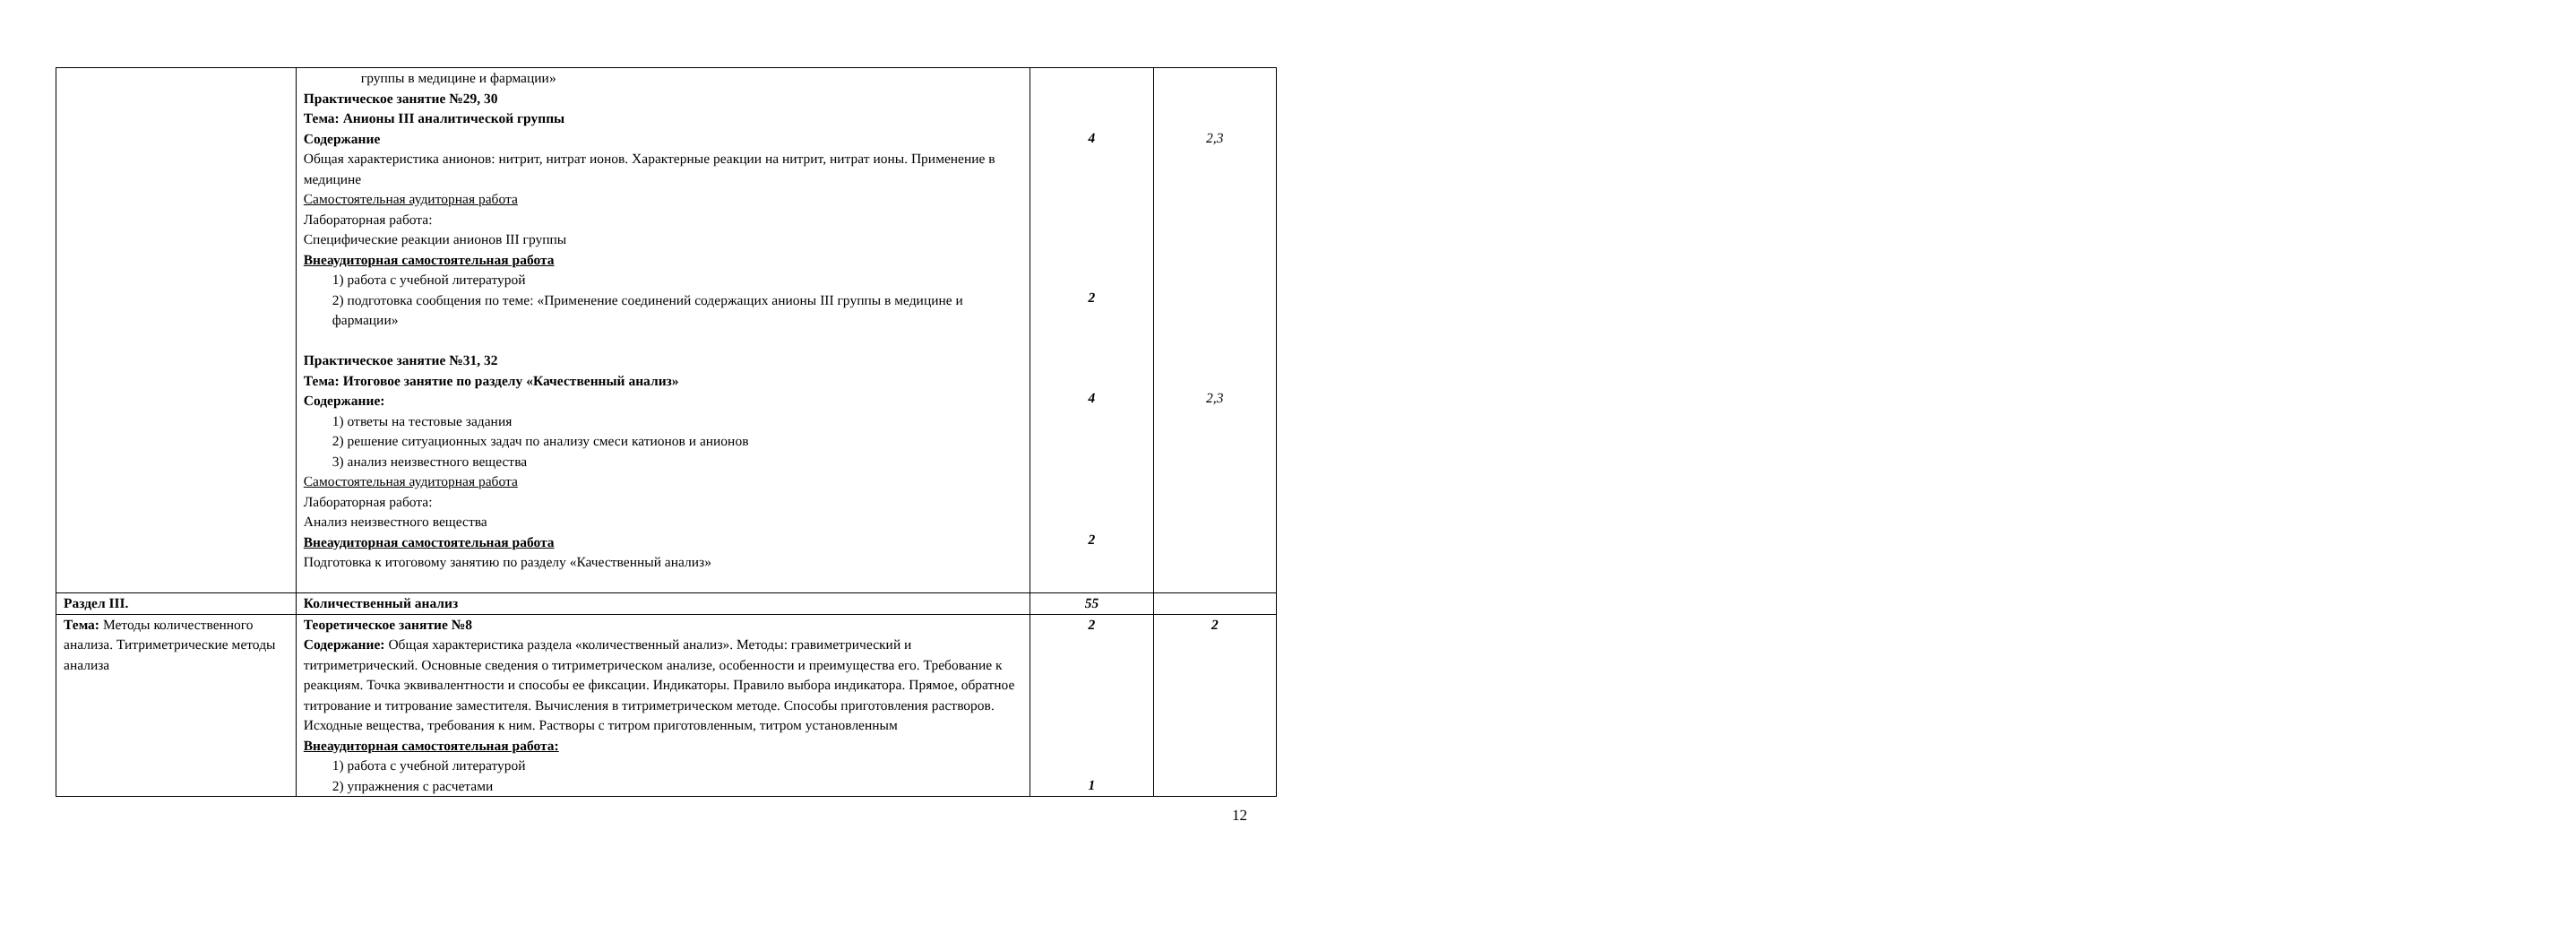| | группы в медицине и фармации» Практическое занятие №29, 30 Тема: Анионы III аналитической группы Содержание Общая характеристика анионов: нитрит, нитрат ионов. Характерные реакции на нитрит, нитрат ионы. Применение в медицине Самостоятельная аудиторная работа Лабораторная работа: Специфические реакции анионов III группы Внеаудиторная самостоятельная работа 1) работа с учебной литературой 2) подготовка сообщения по теме: «Применение соединений содержащих анионы III группы в медицине и фармации» Практическое занятие №31, 32 Тема: Итоговое занятие по разделу «Качественный анализ» Содержание: 1) ответы на тестовые задания 2) решение ситуационных задач по анализу смеси катионов и анионов 3) анализ неизвестного вещества Самостоятельная аудиторная работа Лабораторная работа: Анализ неизвестного вещества Внеаудиторная самостоятельная работа Подготовка к итоговому занятию по разделу «Качественный анализ» | 4 2 4 2 | 2,3 2,3 |
| Раздел III. | Количественный анализ | 55 | |
| Тема: Методы количественного анализа. Титриметрические методы анализа | Теоретическое занятие №8 Содержание: Общая характеристика раздела «количественный анализ». Методы: гравиметрический и титриметрический. Основные сведения о титриметрическом анализе, особенности и преимущества его. Требование к реакциям. Точка эквивалентности и способы ее фиксации. Индикаторы. Правило выбора индикатора. Прямое, обратное титрование и титрование заместителя. Вычисления в титриметрическом методе. Способы приготовления растворов. Исходные вещества, требования к ним. Растворы с титром приготовленным, титром установленным Внеаудиторная самостоятельная работа: 1) работа с учебной литературой 2) упражнения с расчетами | 2 1 | 2 |
12